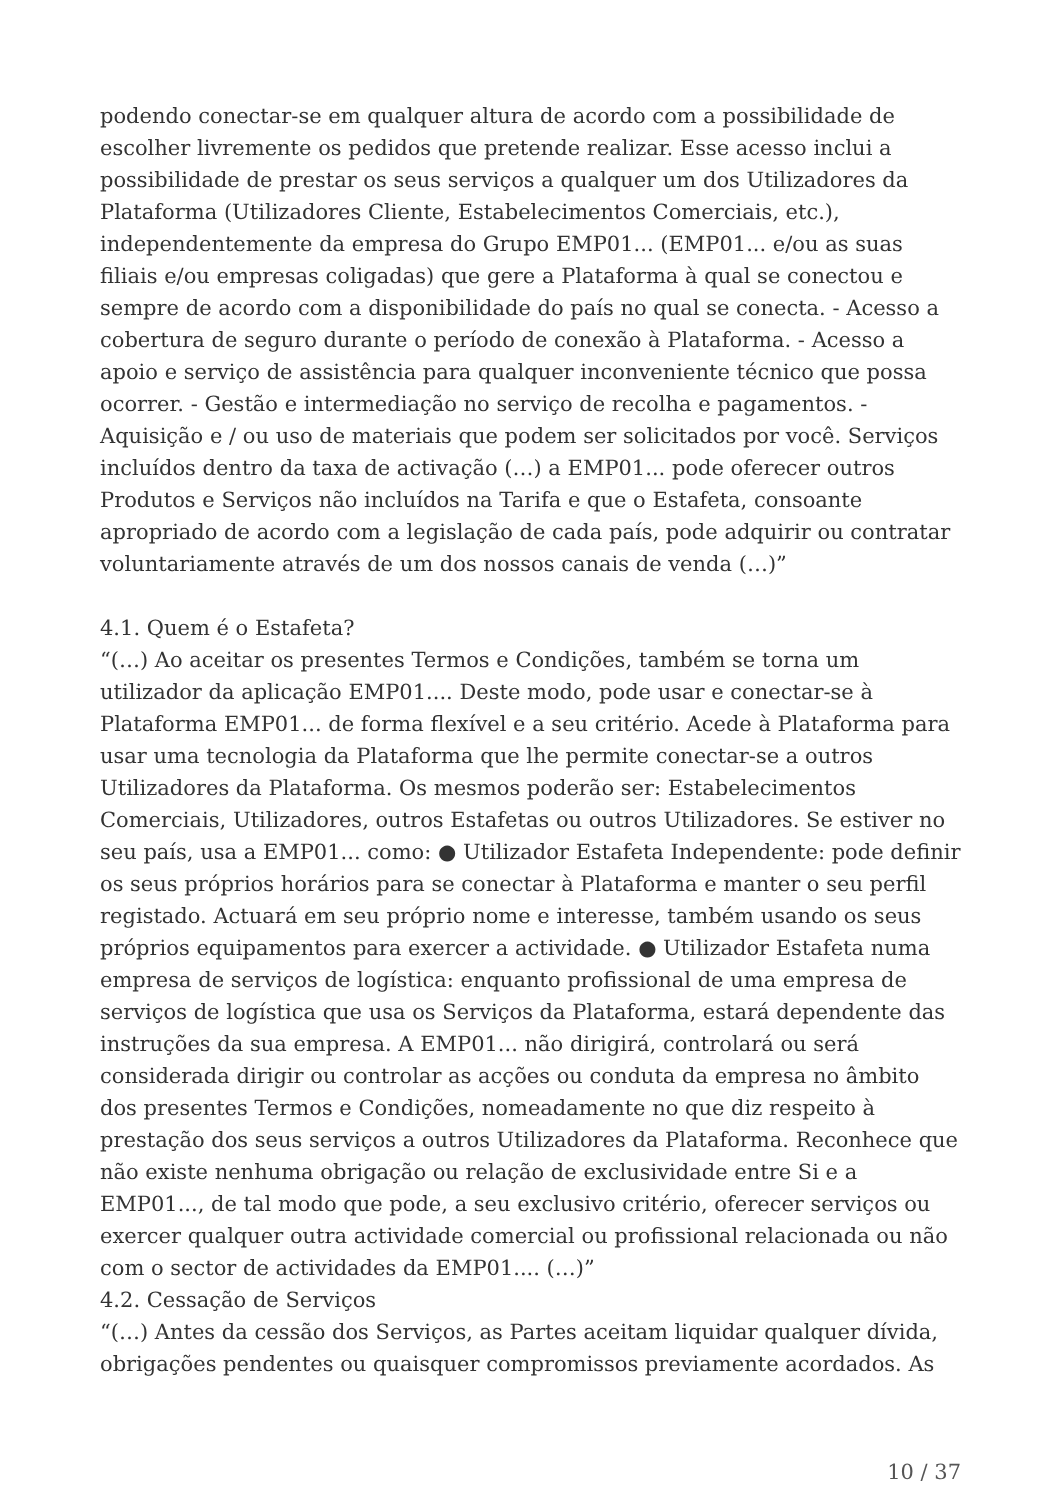podendo conectar-se em qualquer altura de acordo com a possibilidade de escolher livremente os pedidos que pretende realizar. Esse acesso inclui a possibilidade de prestar os seus serviços a qualquer um dos Utilizadores da Plataforma (Utilizadores Cliente, Estabelecimentos Comerciais, etc.), independentemente da empresa do Grupo EMP01... (EMP01... e/ou as suas filiais e/ou empresas coligadas) que gere a Plataforma à qual se conectou e sempre de acordo com a disponibilidade do país no qual se conecta. - Acesso a cobertura de seguro durante o período de conexão à Plataforma. - Acesso a apoio e serviço de assistência para qualquer inconveniente técnico que possa ocorrer. - Gestão e intermediação no serviço de recolha e pagamentos. - Aquisição e / ou uso de materiais que podem ser solicitados por você. Serviços incluídos dentro da taxa de activação (…) a EMP01... pode oferecer outros Produtos e Serviços não incluídos na Tarifa e que o Estafeta, consoante apropriado de acordo com a legislação de cada país, pode adquirir ou contratar voluntariamente através de um dos nossos canais de venda (…)”
4.1. Quem é o Estafeta?
“(…) Ao aceitar os presentes Termos e Condições, também se torna um utilizador da aplicação EMP01.... Deste modo, pode usar e conectar-se à Plataforma EMP01... de forma flexível e a seu critério. Acede à Plataforma para usar uma tecnologia da Plataforma que lhe permite conectar-se a outros Utilizadores da Plataforma. Os mesmos poderão ser: Estabelecimentos Comerciais, Utilizadores, outros Estafetas ou outros Utilizadores. Se estiver no seu país, usa a EMP01... como: ● Utilizador Estafeta Independente: pode definir os seus próprios horários para se conectar à Plataforma e manter o seu perfil registado. Actuará em seu próprio nome e interesse, também usando os seus próprios equipamentos para exercer a actividade. ● Utilizador Estafeta numa empresa de serviços de logística: enquanto profissional de uma empresa de serviços de logística que usa os Serviços da Plataforma, estará dependente das instruções da sua empresa. A EMP01... não dirigirá, controlará ou será considerada dirigir ou controlar as acções ou conduta da empresa no âmbito dos presentes Termos e Condições, nomeadamente no que diz respeito à prestação dos seus serviços a outros Utilizadores da Plataforma. Reconhece que não existe nenhuma obrigação ou relação de exclusividade entre Si e a EMP01..., de tal modo que pode, a seu exclusivo critério, oferecer serviços ou exercer qualquer outra actividade comercial ou profissional relacionada ou não com o sector de actividades da EMP01.... (…)”
4.2. Cessação de Serviços
“(…) Antes da cessão dos Serviços, as Partes aceitam liquidar qualquer dívida, obrigações pendentes ou quaisquer compromissos previamente acordados. As
10 / 37